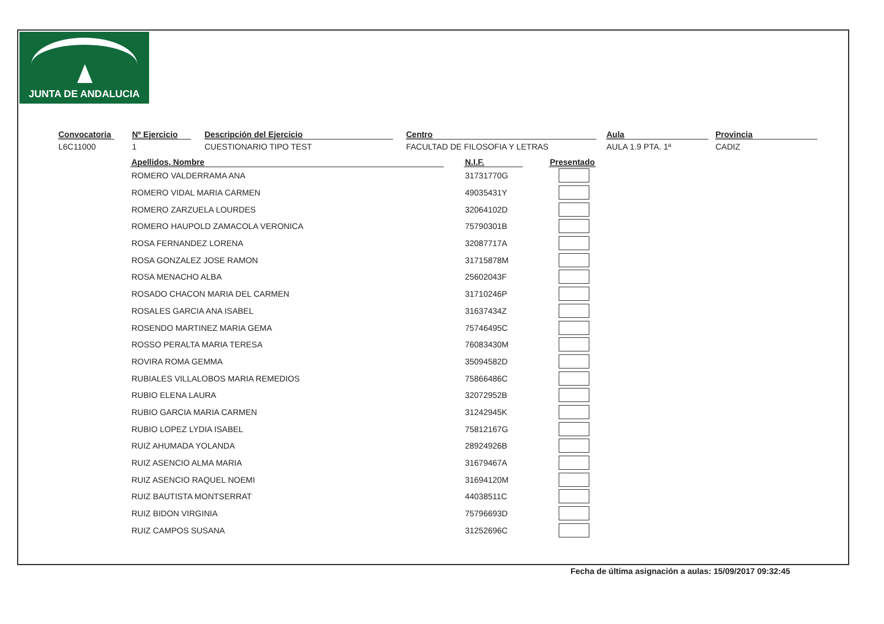JUNTA DE ANDALUCIA
Convocatoria
L6C11000
Nº Ejercicio
1
Descripción del Ejercicio
CUESTIONARIO TIPO TEST
Centro
FACULTAD DE FILOSOFIA Y LETRAS
Aula
AULA 1.9 PTA. 1ª
Provincia
CADIZ
| Apellidos, Nombre | | N.I.F. | | Presentado |
| --- | --- | --- | --- | --- |
| ROMERO VALDERRAMA ANA | | 31731770G | | |
| ROMERO VIDAL MARIA CARMEN | | 49035431Y | | |
| ROMERO ZARZUELA LOURDES | | 32064102D | | |
| ROMERO HAUPOLD ZAMACOLA VERONICA | | 75790301B | | |
| ROSA FERNANDEZ LORENA | | 32087717A | | |
| ROSA GONZALEZ JOSE RAMON | | 31715878M | | |
| ROSA MENACHO ALBA | | 25602043F | | |
| ROSADO CHACON MARIA DEL CARMEN | | 31710246P | | |
| ROSALES GARCIA ANA ISABEL | | 31637434Z | | |
| ROSENDO MARTINEZ MARIA GEMA | | 75746495C | | |
| ROSSO PERALTA MARIA TERESA | | 76083430M | | |
| ROVIRA ROMA GEMMA | | 35094582D | | |
| RUBIALES VILLALOBOS MARIA REMEDIOS | | 75866486C | | |
| RUBIO ELENA LAURA | | 32072952B | | |
| RUBIO GARCIA MARIA CARMEN | | 31242945K | | |
| RUBIO LOPEZ LYDIA ISABEL | | 75812167G | | |
| RUIZ AHUMADA YOLANDA | | 28924926B | | |
| RUIZ ASENCIO ALMA MARIA | | 31679467A | | |
| RUIZ ASENCIO RAQUEL NOEMI | | 31694120M | | |
| RUIZ BAUTISTA MONTSERRAT | | 44038511C | | |
| RUIZ BIDON VIRGINIA | | 75796693D | | |
| RUIZ CAMPOS SUSANA | | 31252696C | | |
Fecha de última asignación a aulas: 15/09/2017 09:32:45